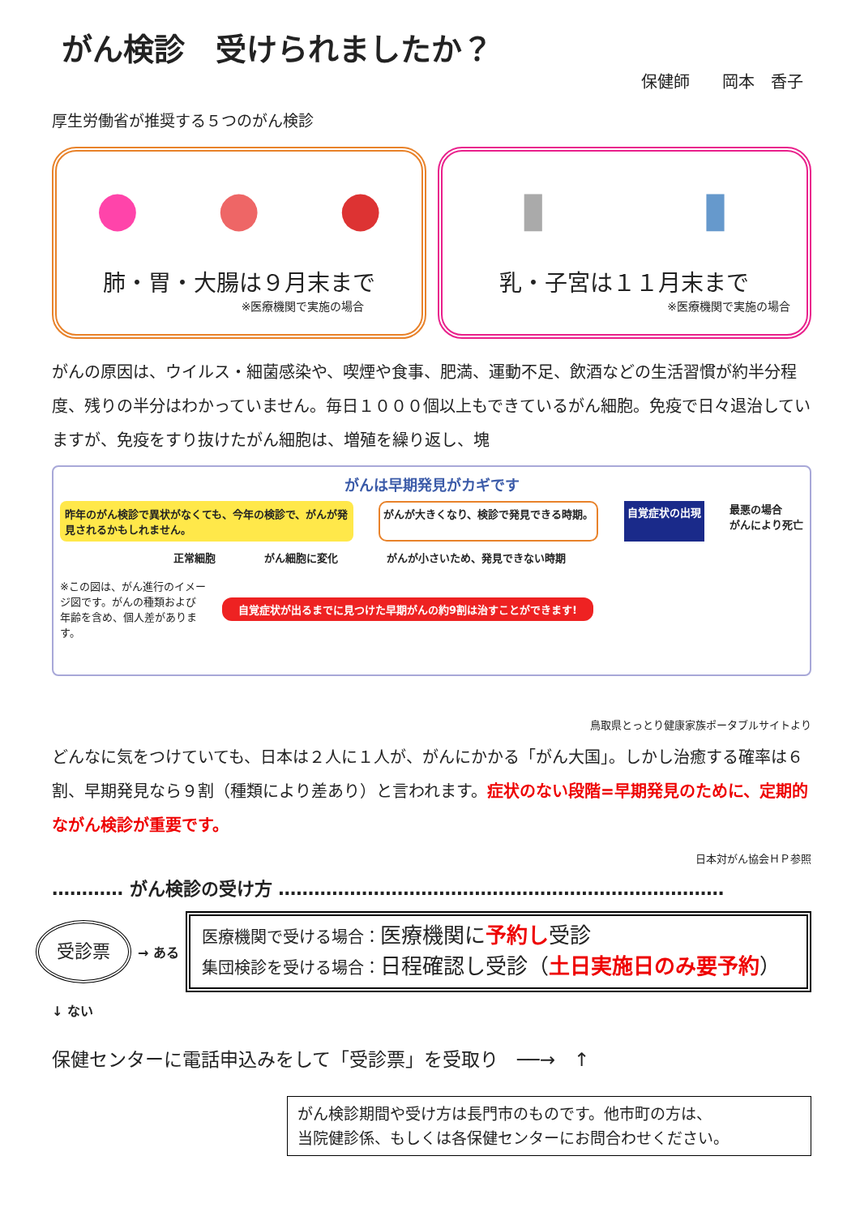がん検診　受けられましたか？
保健師　　岡本　香子
厚生労働省が推奨する５つのがん検診
● ● ●
肺・胃・大腸は９月末まで
※医療機関で実施の場合
▮ ▮
乳・子宮は１１月末まで
※医療機関で実施の場合
がんの原因は、ウイルス・細菌感染や、喫煙や食事、肥満、運動不足、飲酒などの生活習慣が約半分程度、残りの半分はわかっていません。毎日１０００個以上もできているがん細胞。免疫で日々退治していますが、免疫をすり抜けたがん細胞は、増殖を繰り返し、塊
がんは早期発見がカギです
昨年のがん検診で異状がなくても、今年の検診で、がんが発見されるかもしれません。
がんが大きくなり、検診で発見できる時期。
自覚症状の出現
最悪の場合
がんにより死亡
正常細胞 がん細胞に変化 がんが小さいため、発見できない時期
※この図は、がん進行のイメージ図です。がんの種類および年齢を含め、個人差があります。
自覚症状が出るまでに見つけた早期がんの約9割は治すことができます!
鳥取県とっとり健康家族ポータブルサイトより
どんなに気をつけていても、日本は２人に１人が、がんにかかる「がん大国」。しかし治癒する確率は６割、早期発見なら９割（種類により差あり）と言われます。症状のない段階=早期発見のために、定期的ながん検診が重要です。
日本対がん協会ＨＰ参照
………… がん検診の受け方 …………………………………………………………………
受診票
→ ある
医療機関で受ける場合：医療機関に予約し受診
集団検診を受ける場合：日程確認し受診（土日実施日のみ要予約）
↓ ない
保健センターに電話申込みをして「受診票」を受取り　──→　↑
がん検診期間や受け方は長門市のものです。他市町の方は、
当院健診係、もしくは各保健センターにお問合わせください。